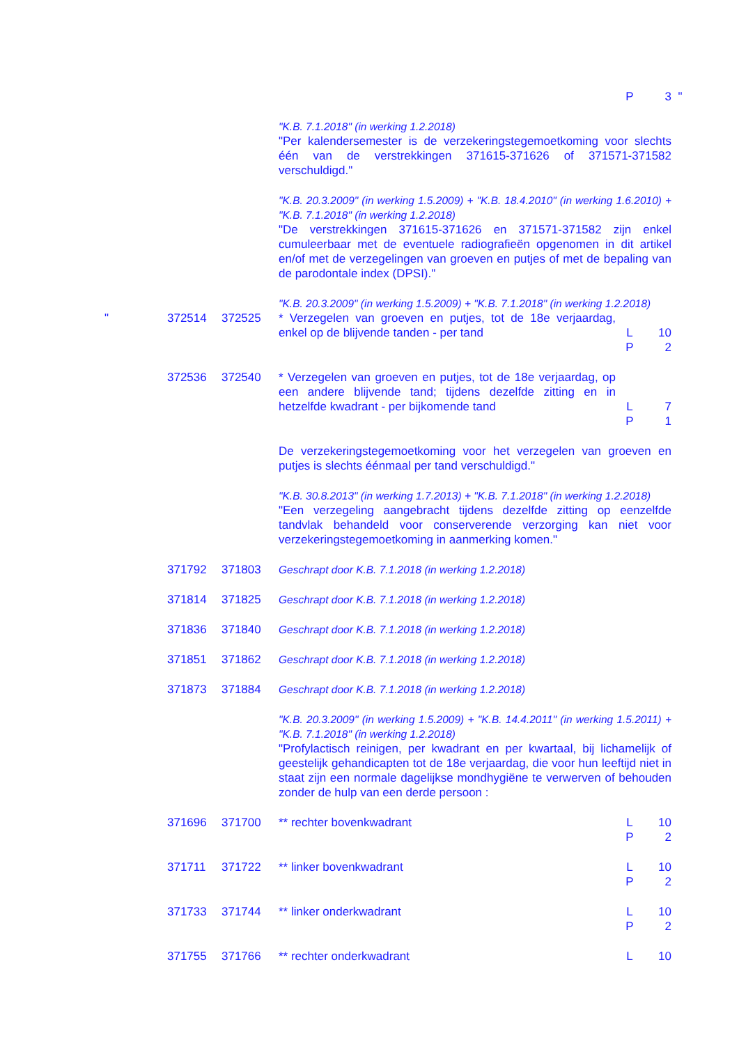| | | | | P | 3 | " |
| | | | "K.B. 7.1.2018" (in werking 1.2.2018) "Per kalendersemester is de verzekeringstegemoetkoming voor slechts één van de verstrekkingen 371615-371626 of 371571-371582 verschuldigd." | | | |
| | | | "K.B. 20.3.2009" (in werking 1.5.2009) + "K.B. 18.4.2010" (in werking 1.6.2010) + "K.B. 7.1.2018" (in werking 1.2.2018) "De verstrekkingen 371615-371626 en 371571-371582 zijn enkel cumuleerbaar met de eventuele radiografieën opgenomen in dit artikel en/of met de verzegelingen van groeven en putjes of met de bepaling van de parodontale index (DPSI)." | | | |
| | | | "K.B. 20.3.2009" (in werking 1.5.2009) + "K.B. 7.1.2018" (in werking 1.2.2018) | | | |
| " | 372514 | 372525 | * Verzegelen van groeven en putjes, tot de 18e verjaardag, enkel op de blijvende tanden - per tand | L P | 10 2 | |
| | 372536 | 372540 | * Verzegelen van groeven en putjes, tot de 18e verjaardag, op een andere blijvende tand; tijdens dezelfde zitting en in hetzelfde kwadrant - per bijkomende tand | L P | 7 1 | |
| | | | De verzekeringstegemoetkoming voor het verzegelen van groeven en putjes is slechts éénmaal per tand verschuldigd." | | | |
| | | | "K.B. 30.8.2013" (in werking 1.7.2013) + "K.B. 7.1.2018" (in werking 1.2.2018) "Een verzegeling aangebracht tijdens dezelfde zitting op eenzelfde tandvlak behandeld voor conserverende verzorging kan niet voor verzekeringstegemoetkoming in aanmerking komen." | | | |
| | 371792 | 371803 | Geschrapt door K.B. 7.1.2018 (in werking 1.2.2018) | | | |
| | 371814 | 371825 | Geschrapt door K.B. 7.1.2018 (in werking 1.2.2018) | | | |
| | 371836 | 371840 | Geschrapt door K.B. 7.1.2018 (in werking 1.2.2018) | | | |
| | 371851 | 371862 | Geschrapt door K.B. 7.1.2018 (in werking 1.2.2018) | | | |
| | 371873 | 371884 | Geschrapt door K.B. 7.1.2018 (in werking 1.2.2018) | | | |
| | | | "K.B. 20.3.2009" (in werking 1.5.2009) + "K.B. 14.4.2011" (in werking 1.5.2011) + "K.B. 7.1.2018" (in werking 1.2.2018) "Profylactisch reinigen, per kwadrant en per kwartaal, bij lichamelijk of geestelijk gehandicapten tot de 18e verjaardag, die voor hun leeftijd niet in staat zijn een normale dagelijkse mondhygiëne te verwerven of behouden zonder de hulp van een derde persoon : | | | |
| | 371696 | 371700 | ** rechter bovenkwadrant | L P | 10 2 | |
| | 371711 | 371722 | ** linker bovenkwadrant | L P | 10 2 | |
| | 371733 | 371744 | ** linker onderkwadrant | L P | 10 2 | |
| | 371755 | 371766 | ** rechter onderkwadrant | L | 10 | |